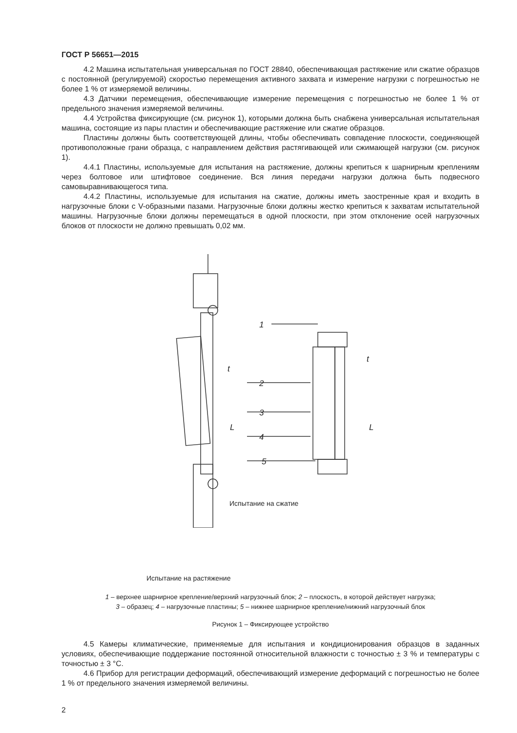ГОСТ Р 56651—2015
4.2 Машина испытательная универсальная по ГОСТ 28840, обеспечивающая растяжение или сжатие образцов с постоянной (регулируемой) скоростью перемещения активного захвата и измерение нагрузки с погрешностью не более 1 % от измеряемой величины.
4.3 Датчики перемещения, обеспечивающие измерение перемещения с погрешностью не более 1 % от предельного значения измеряемой величины.
4.4 Устройства фиксирующие (см. рисунок 1), которыми должна быть снабжена универсальная испытательная машина, состоящие из пары пластин и обеспечивающие растяжение или сжатие образцов.
Пластины должны быть соответствующей длины, чтобы обеспечивать совпадение плоскости, соединяющей противоположные грани образца, с направлением действия растягивающей или сжимающей нагрузки (см. рисунок 1).
4.4.1 Пластины, используемые для испытания на растяжение, должны крепиться к шарнирным креплениям через болтовое или штифтовое соединение. Вся линия передачи нагрузки должна быть подвесного самовыравнивающегося типа.
4.4.2 Пластины, используемые для испытания на сжатие, должны иметь заостренные края и входить в нагрузочные блоки с V-образными пазами. Нагрузочные блоки должны жестко крепиться к захватам испытательной машины. Нагрузочные блоки должны перемещаться в одной плоскости, при этом отклонение осей нагрузочных блоков от плоскости не должно превышать 0,02 мм.
1
2
3
4
5
t
L
t
L
Испытание на сжатие
Испытание на растяжение
1 – верхнее шарнирное крепление/верхний нагрузочный блок; 2 – плоскость, в которой действует нагрузка;
3 – образец; 4 – нагрузочные пластины; 5 – нижнее шарнирное крепление/нижний нагрузочный блок
Рисунок 1 – Фиксирующее устройство
4.5 Камеры климатические, применяемые для испытания и кондиционирования образцов в заданных условиях, обеспечивающие поддержание постоянной относительной влажности с точностью ± 3 % и температуры с точностью ± 3 °С.
4.6 Прибор для регистрации деформаций, обеспечивающий измерение деформаций с погрешностью не более 1 % от предельного значения измеряемой величины.
2